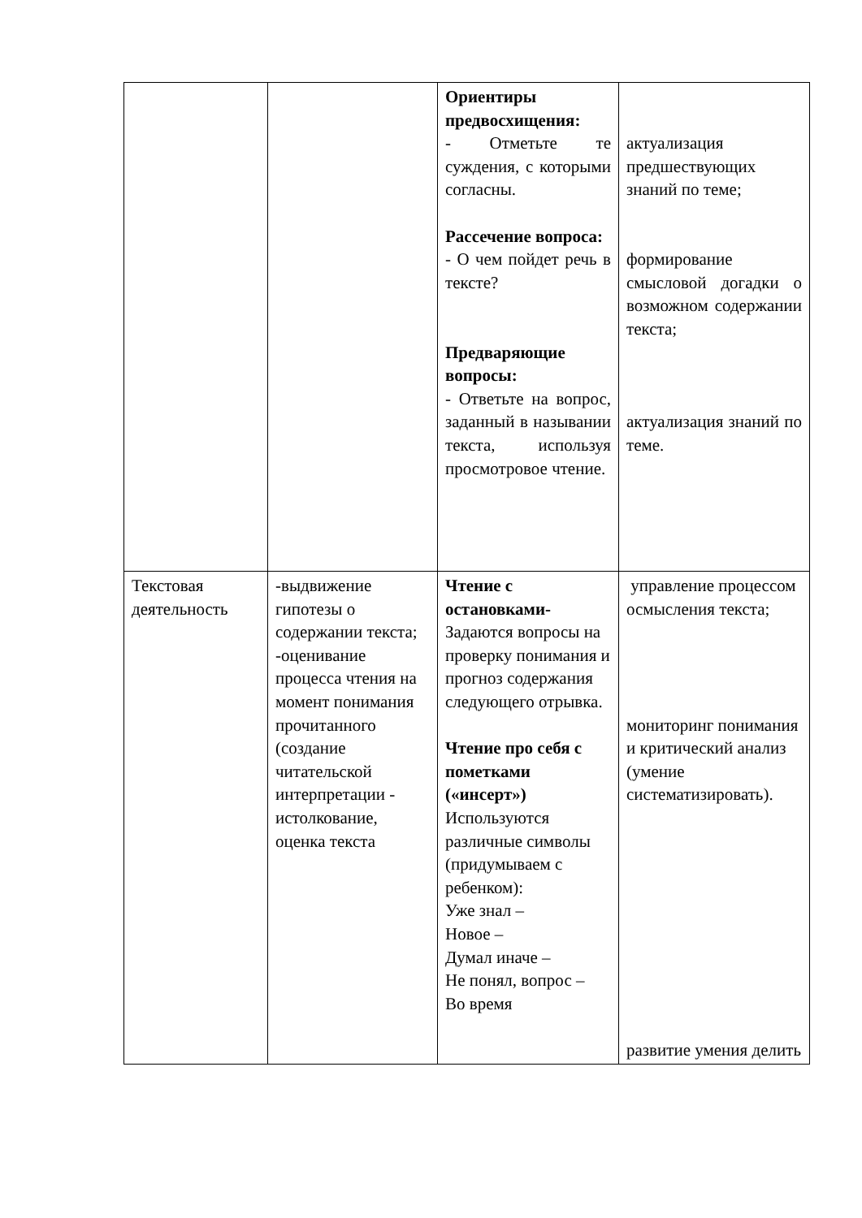| | | Ориентиры предвосхищения: - Отметьте те суждения, с которыми согласны. Рассечение вопроса: - О чем пойдет речь в тексте? Предваряющие вопросы: - Ответьте на вопрос, заданный в назывании текста, используя просмотровое чтение. | актуализация предшествующих знаний по теме; формирование смысловой догадки о возможном содержании текста; актуализация знаний по теме. |
| Текстовая деятельность | -выдвижение гипотезы о содержании текста; -оценивание процесса чтения на момент понимания прочитанного (создание читательской интерпретации - истолкование, оценка текста | Чтение с остановками- Задаются вопросы на проверку понимания и прогноз содержания следующего отрывка. Чтение про себя с пометками («инсерт») Используются различные символы (придумываем с ребенком): Уже знал – Новое – Думал иначе – Не понял, вопрос – Во время | управление процессом осмысления текста; мониторинг понимания и критический анализ (умение систематизировать). развитие умения делить |